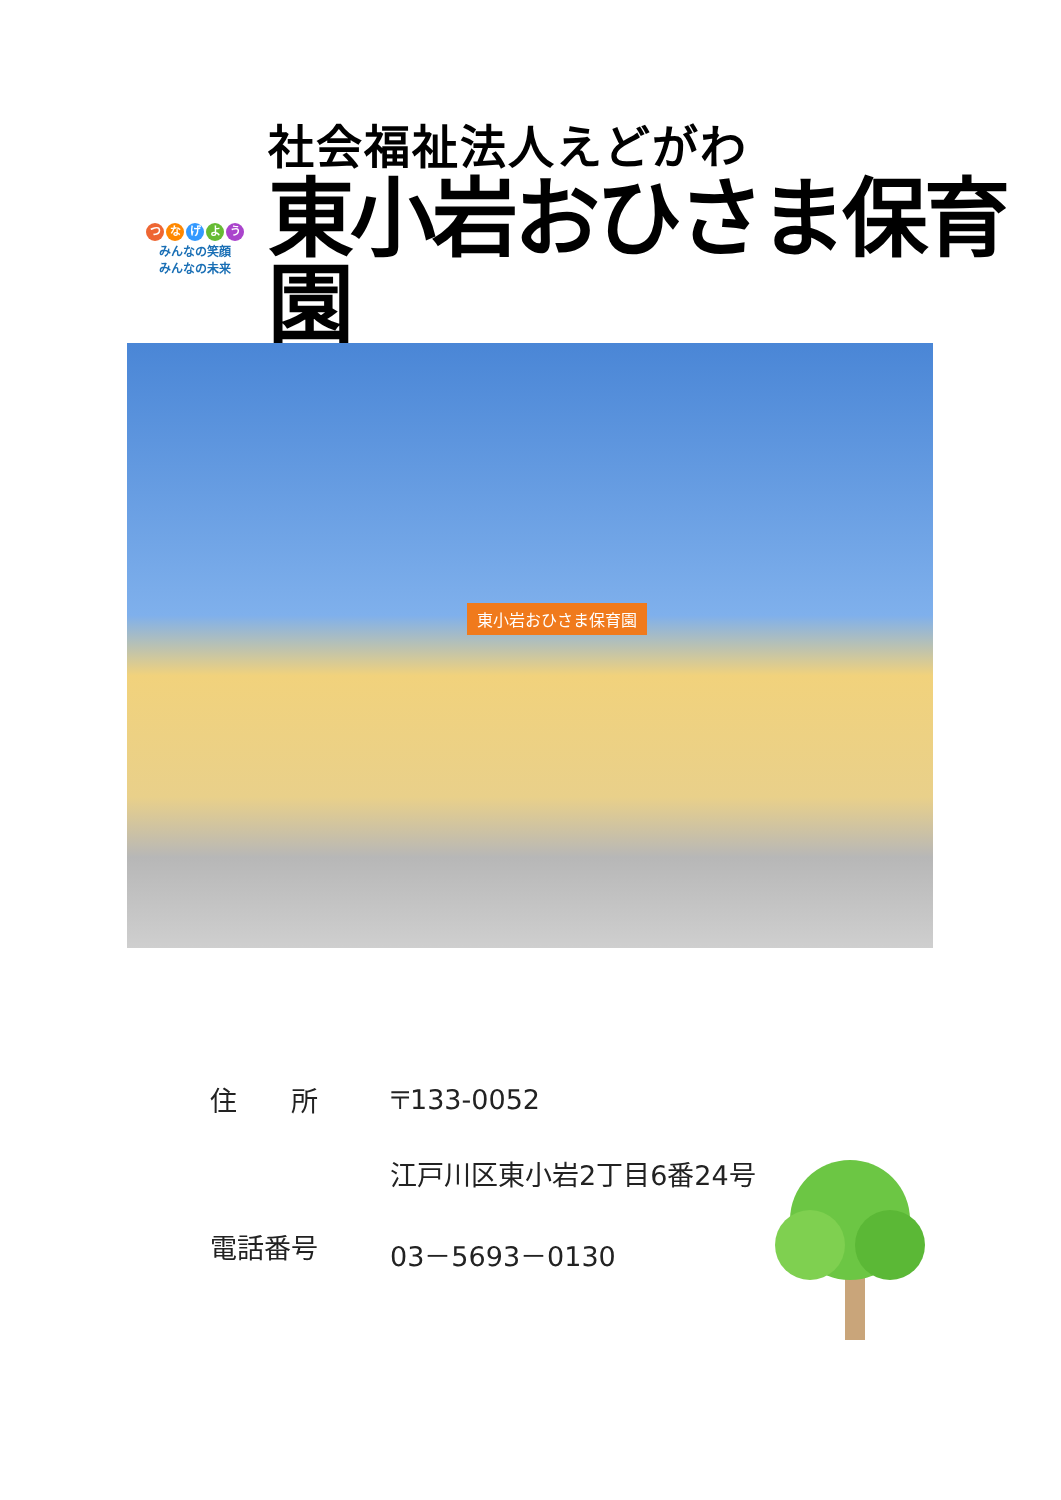つなげよう
みんなの笑顔
みんなの未来
社会福祉法人えどがわ
東小岩おひさま保育園
東小岩おひさま保育園
住　　所 〒133-0052
江戸川区東小岩2丁目6番24号
電話番号 03－5693－0130